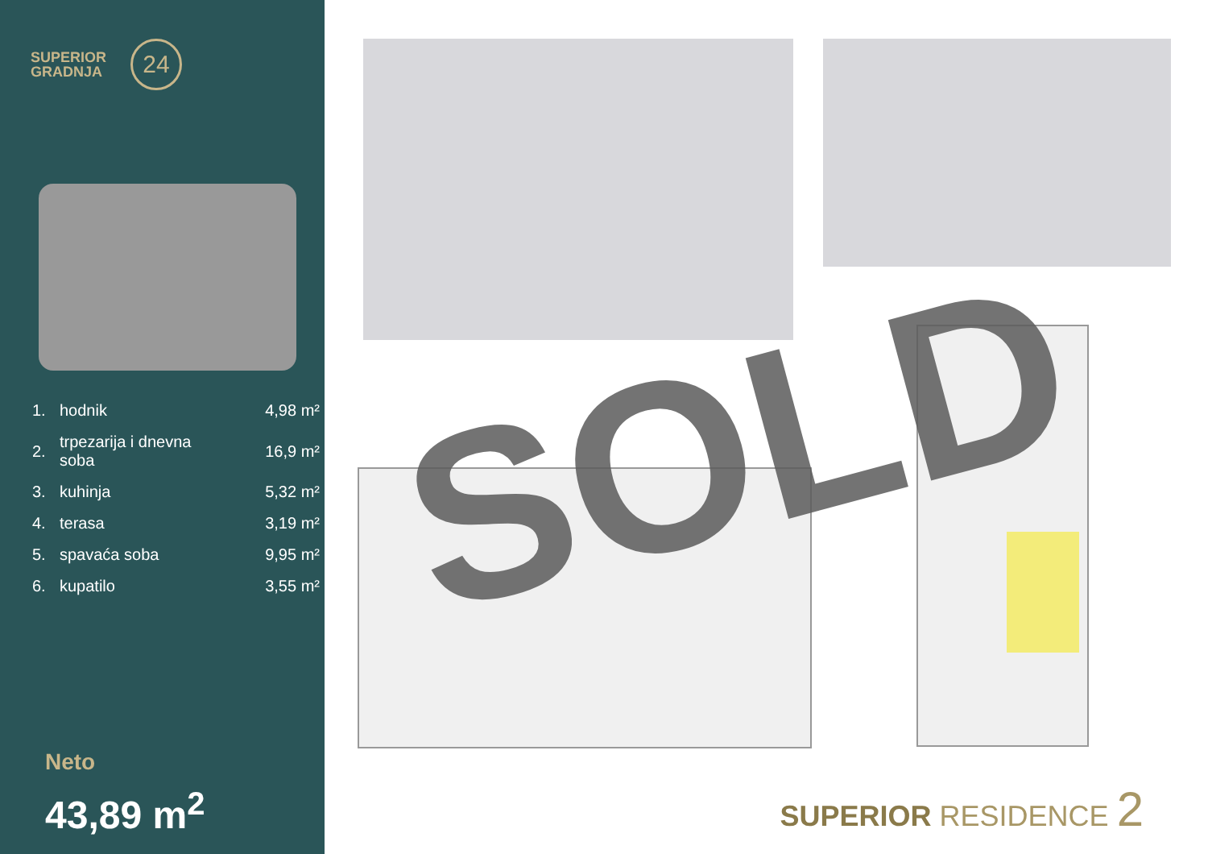SUPERIOR
GRADNJA
24
| 1. | hodnik | 4,98 m² |
| 2. | trpezarija i dnevna soba | 16,9 m² |
| 3. | kuhinja | 5,32 m² |
| 4. | terasa | 3,19 m² |
| 5. | spavaća soba | 9,95 m² |
| 6. | kupatilo | 3,55 m² |
Neto
43,89 m<sup>2</sup>
SOLD
SUPERIOR RESIDENCE 2